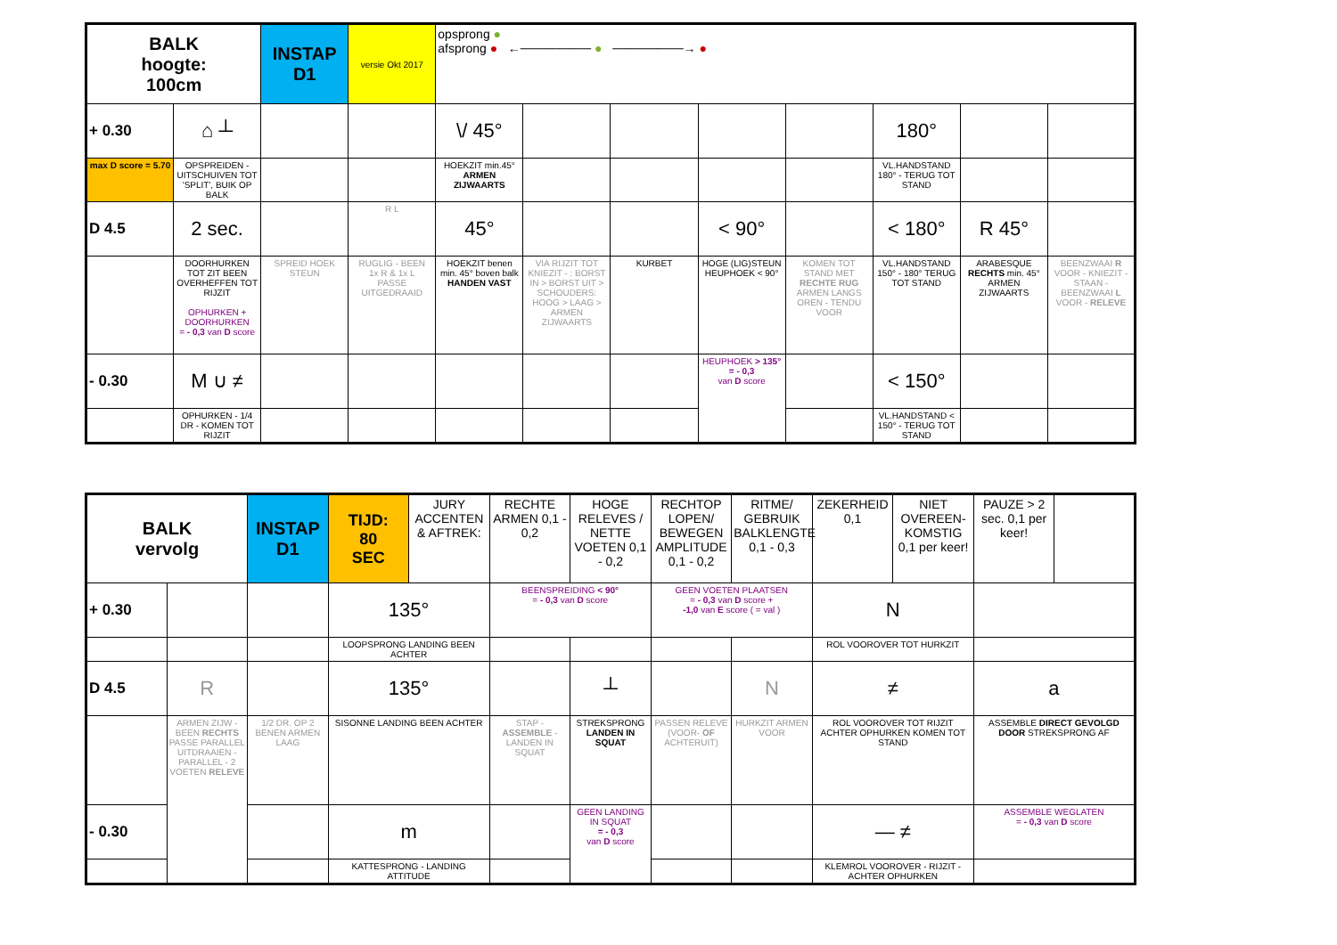| BALK hoogte: 100cm | | INSTAP D1 | versie Okt 2017 | opsprong ● afsprong ● ←──────── ● ────────→ ● | | | | | | | |
| + 0.30 | ⌂ ┴ | | | \/ 45° | | | | | 180° | | |
| max D score = 5.70 | OPSPREIDEN - UITSCHUIVEN TOT 'SPLIT', BUIK OP BALK | | | HOEKZIT min.45° ARMEN ZIJWAARTS | | | | | VL.HANDSTAND 180° - TERUG TOT STAND | | |
| D 4.5 | 2 sec. | | R L | 45° | | | < 90° | | < 180° | R 45° | |
| | DOORHURKEN TOT ZIT BEEN OVERHEFFEN TOT RIJZIT OPHURKEN + DOORHURKEN = - 0,3 van D score | SPREID HOEK STEUN | RUGLIG - BEEN 1x R & 1x L PASSE UITGEDRAAID | HOEKZIT benen min. 45° boven balk HANDEN VAST | VIA RIJZIT TOT KNIEZIT - : BORST IN > BORST UIT > SCHOUDERS: HOOG > LAAG > ARMEN ZIJWAARTS | KURBET | HOGE (LIG)STEUN HEUPHOEK < 90° | KOMEN TOT STAND MET RECHTE RUG ARMEN LANGS OREN - TENDU VOOR | VL.HANDSTAND 150° - 180° TERUG TOT STAND | ARABESQUE RECHTS min. 45° ARMEN ZIJWAARTS | BEENZWAAI R VOOR - KNIEZIT - STAAN - BEENZWAAI L VOOR - RELEVE |
| - 0.30 | M ∪ ≠ | | | | | | HEUPHOEK > 135° = - 0,3 van D score | | < 150° | | |
| | OPHURKEN - 1/4 DR - KOMEN TOT RIJZIT | | | | | | | | VL.HANDSTAND < 150° - TERUG TOT STAND | | |
| BALK vervolg | | INSTAP D1 | TIJD: 80 SEC | JURY ACCENTEN & AFTREK: | RECHTE ARMEN 0,1 - 0,2 | HOGE RELEVES / NETTE VOETEN 0,1 - 0,2 | RECHTOP LOPEN/ BEWEGEN AMPLITUDE 0,1 - 0,2 | RITME/ GEBRUIK BALKLENGTE 0,1 - 0,3 | ZEKERHEID 0,1 | NIET OVEREEN-KOMSTIG 0,1 per keer! | PAUZE > 2 sec. 0,1 per keer! |
| + 0.30 | | | 135° | | BEENSPREIDING < 90° = - 0,3 van D score | | GEEN VOETEN PLAATSEN = - 0,3 van D score + -1,0 van E score ( = val ) | | N | | |
| | | | LOOPSPRONG LANDING BEEN ACHTER | | | | | | ROL VOOROVER TOT HURKZIT | | |
| D 4.5 | R | | 135° | | | ┴ | | N | ≠ | | a |
| | ARMEN ZIJW - BEEN RECHTS PASSE PARALLEL UITDRAAIEN - PARALLEL - 2 VOETEN RELEVE | 1/2 DR. OP 2 BENEN ARMEN LAAG | SISONNE LANDING BEEN ACHTER | | STAP - ASSEMBLE - LANDEN IN SQUAT | STREKSPRONG LANDEN IN SQUAT | PASSEN RELEVE (VOOR- OF ACHTERUIT) | HURKZIT ARMEN VOOR | ROL VOOROVER TOT RIJZIT ACHTER OPHURKEN KOMEN TOT STAND | | ASSEMBLE DIRECT GEVOLGD DOOR STREKSPRONG AF |
| - 0.30 | | | m | | | GEEN LANDING IN SQUAT = - 0,3 van D score | | | — ≠ | | ASSEMBLE WEGLATEN = - 0,3 van D score |
| | | | KATTESPRONG - LANDING ATTITUDE | | | | | | KLEMROL VOOROVER - RIJZIT - ACHTER OPHURKEN | | |